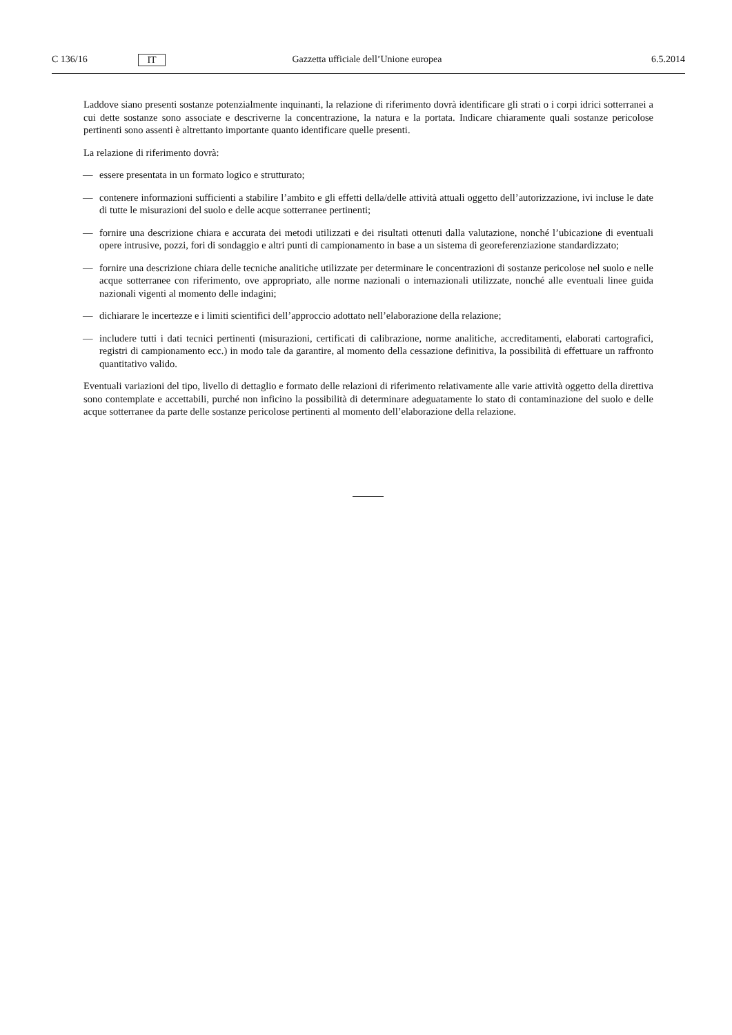C 136/16
IT
Gazzetta ufficiale dell’Unione europea
6.5.2014
Laddove siano presenti sostanze potenzialmente inquinanti, la relazione di riferimento dovrà identificare gli strati o i corpi idrici sotterranei a cui dette sostanze sono associate e descriverne la concentrazione, la natura e la portata. Indicare chiaramente quali sostanze pericolose pertinenti sono assenti è altrettanto importante quanto identificare quelle presenti.
La relazione di riferimento dovrà:
— essere presentata in un formato logico e strutturato;
— contenere informazioni sufficienti a stabilire l’ambito e gli effetti della/delle attività attuali oggetto dell’autorizzazione, ivi incluse le date di tutte le misurazioni del suolo e delle acque sotterranee pertinenti;
— fornire una descrizione chiara e accurata dei metodi utilizzati e dei risultati ottenuti dalla valutazione, nonché l’ubicazione di eventuali opere intrusive, pozzi, fori di sondaggio e altri punti di campionamento in base a un sistema di georeferenziazione standardizzato;
— fornire una descrizione chiara delle tecniche analitiche utilizzate per determinare le concentrazioni di sostanze pericolose nel suolo e nelle acque sotterranee con riferimento, ove appropriato, alle norme nazionali o internazionali utilizzate, nonché alle eventuali linee guida nazionali vigenti al momento delle indagini;
— dichiarare le incertezze e i limiti scientifici dell’approccio adottato nell’elaborazione della relazione;
— includere tutti i dati tecnici pertinenti (misurazioni, certificati di calibrazione, norme analitiche, accreditamenti, elaborati cartografici, registri di campionamento ecc.) in modo tale da garantire, al momento della cessazione definitiva, la possibilità di effettuare un raffronto quantitativo valido.
Eventuali variazioni del tipo, livello di dettaglio e formato delle relazioni di riferimento relativamente alle varie attività oggetto della direttiva sono contemplate e accettabili, purché non inficino la possibilità di determinare adeguatamente lo stato di contaminazione del suolo e delle acque sotterranee da parte delle sostanze pericolose pertinenti al momento dell’elaborazione della relazione.